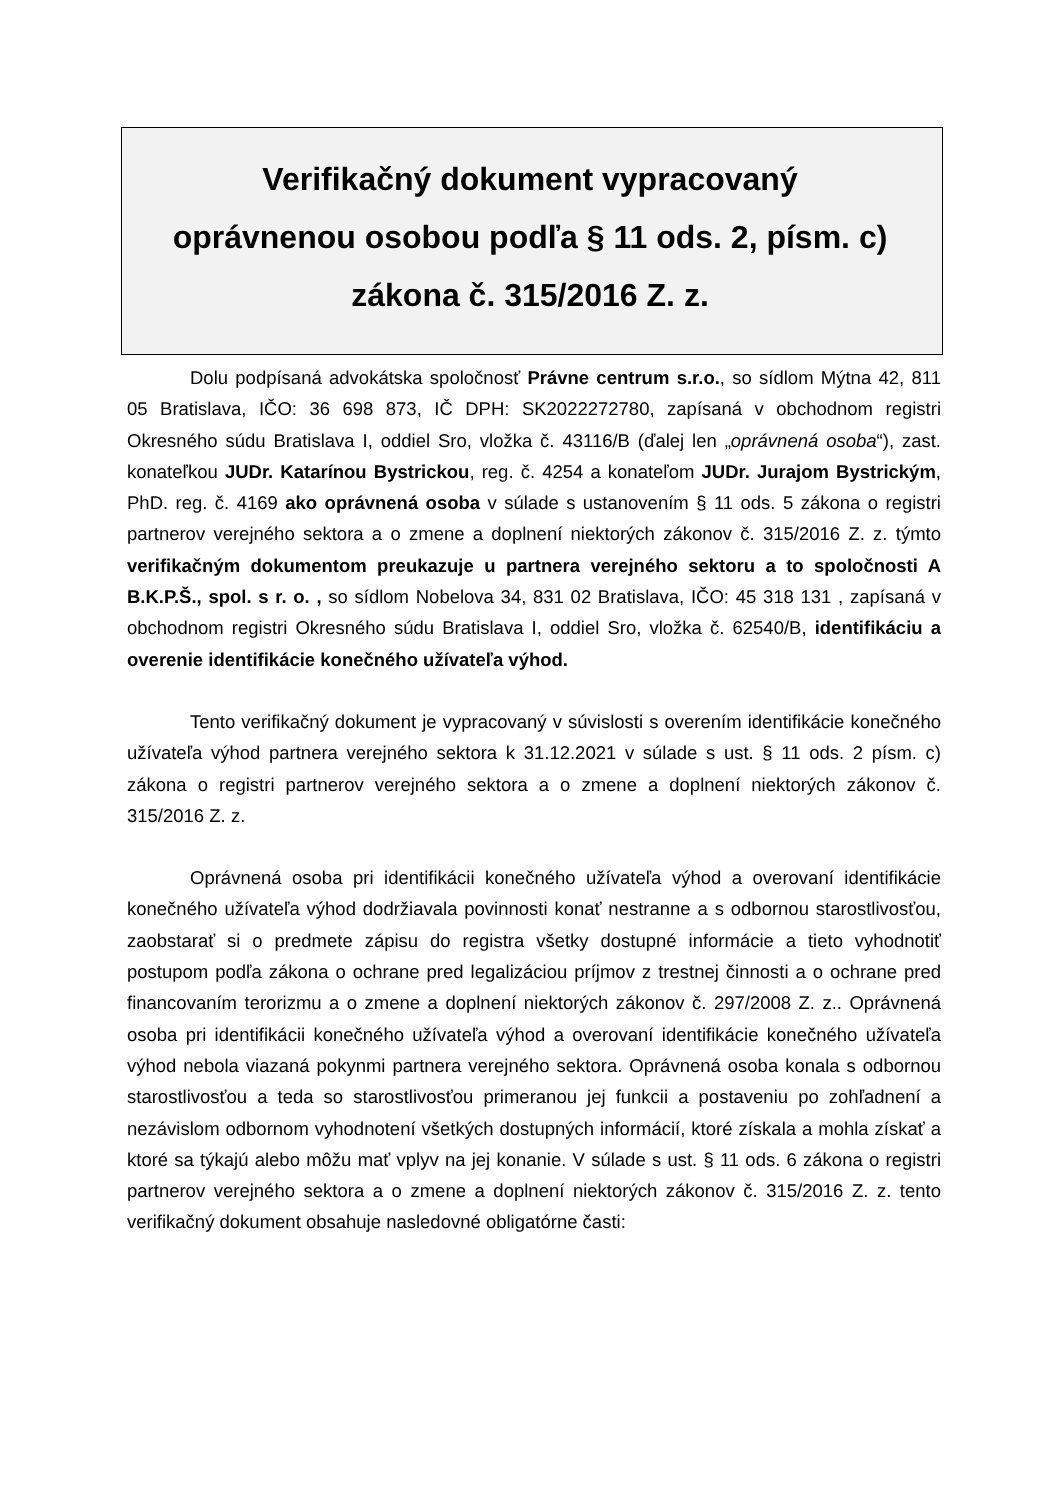Verifikačný dokument vypracovaný
oprávnenou osobou podľa § 11 ods. 2, písm. c)
zákona č. 315/2016 Z. z.
Dolu podpísaná advokátska spoločnosť Právne centrum s.r.o., so sídlom Mýtna 42, 811 05 Bratislava, IČO: 36 698 873, IČ DPH: SK2022272780, zapísaná v obchodnom registri Okresného súdu Bratislava I, oddiel Sro, vložka č. 43116/B (ďalej len „oprávnená osoba“), zast. konateľkou JUDr. Katarínou Bystrickou, reg. č. 4254 a konateľom JUDr. Jurajom Bystrickým, PhD. reg. č. 4169 ako oprávnená osoba v súlade s ustanovením § 11 ods. 5 zákona o registri partnerov verejného sektora a o zmene a doplnení niektorých zákonov č. 315/2016 Z. z. týmto verifikačným dokumentom preukazuje u partnera verejného sektoru a to spoločnosti A B.K.P.Š., spol. s r. o. , so sídlom Nobelova 34, 831 02 Bratislava, IČO: 45 318 131 , zapísaná v obchodnom registri Okresného súdu Bratislava I, oddiel Sro, vložka č. 62540/B, identifikáciu a overenie identifikácie konečného užívateľa výhod.
Tento verifikačný dokument je vypracovaný v súvislosti s overením identifikácie konečného užívateľa výhod partnera verejného sektora k 31.12.2021 v súlade s ust. § 11 ods. 2 písm. c) zákona o registri partnerov verejného sektora a o zmene a doplnení niektorých zákonov č. 315/2016 Z. z.
Oprávnená osoba pri identifikácii konečného užívateľa výhod a overovaní identifikácie konečného užívateľa výhod dodržiavala povinnosti konať nestranne a s odbornou starostlivosťou, zaobstarať si o predmete zápisu do registra všetky dostupné informácie a tieto vyhodnotiť postupom podľa zákona o ochrane pred legalizáciou príjmov z trestnej činnosti a o ochrane pred financovaním terorizmu a o zmene a doplnení niektorých zákonov č. 297/2008 Z. z.. Oprávnená osoba pri identifikácii konečného užívateľa výhod a overovaní identifikácie konečného užívateľa výhod nebola viazaná pokynmi partnera verejného sektora. Oprávnená osoba konala s odbornou starostlivosťou a teda so starostlivosťou primeranou jej funkcii a postaveniu po zohľadnení a nezávislom odbornom vyhodnotení všetkých dostupných informácií, ktoré získala a mohla získať a ktoré sa týkajú alebo môžu mať vplyv na jej konanie. V súlade s ust. § 11 ods. 6 zákona o registri partnerov verejného sektora a o zmene a doplnení niektorých zákonov č. 315/2016 Z. z. tento verifikačný dokument obsahuje nasledovné obligatórne časti: